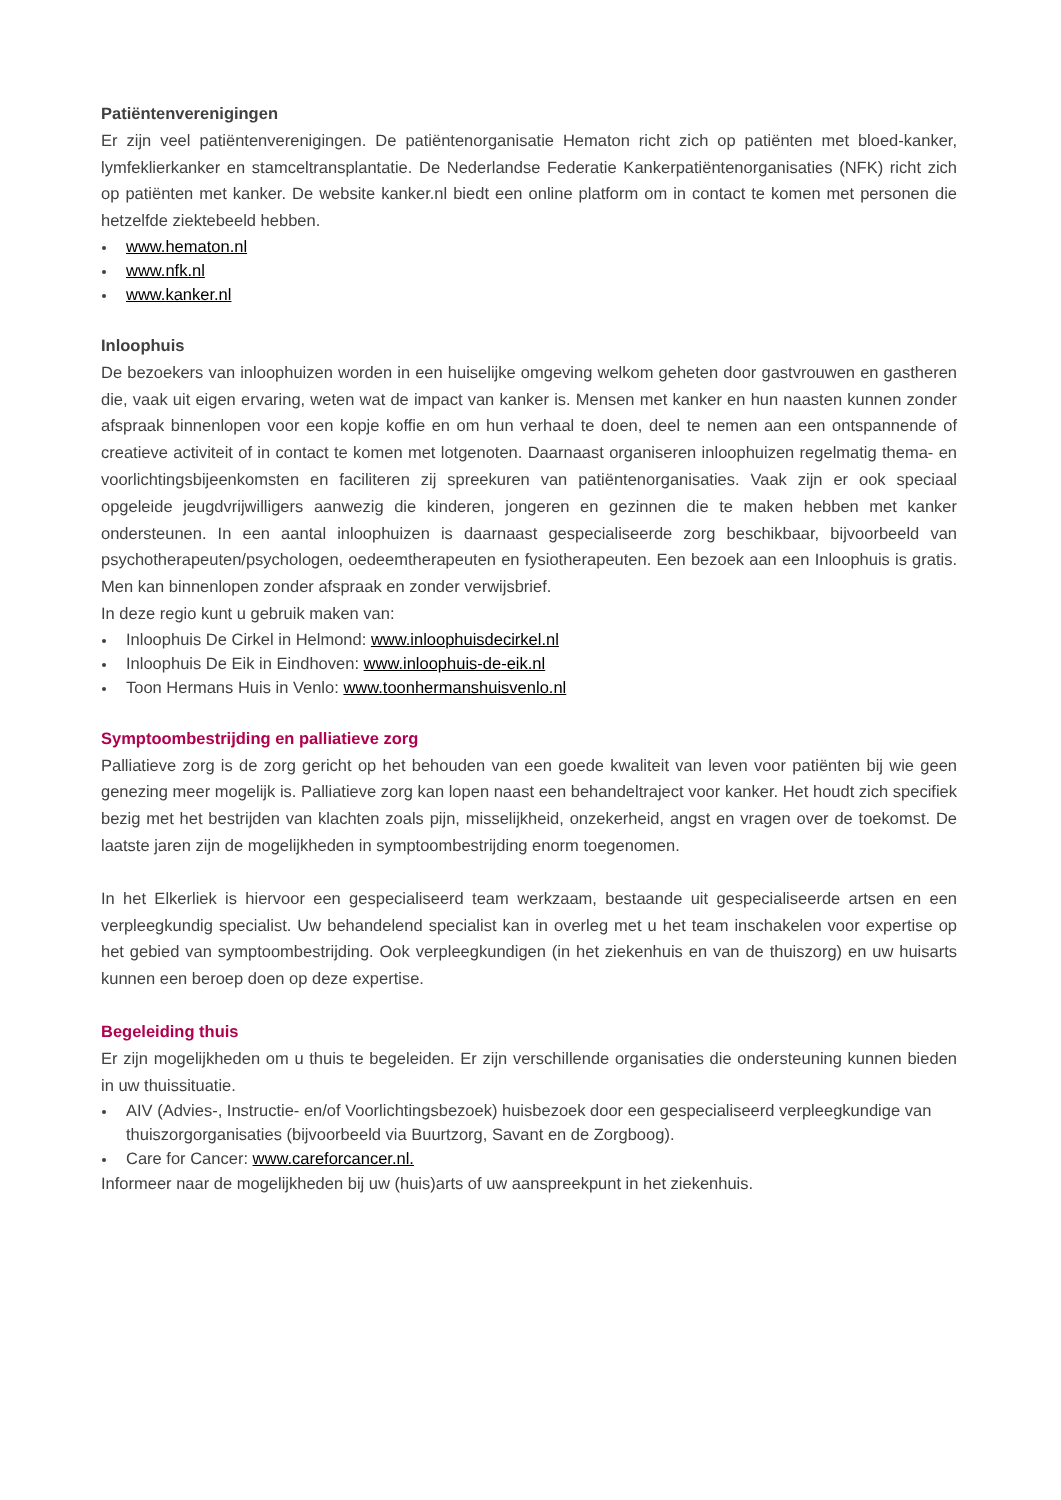Patiëntenverenigingen
Er zijn veel patiëntenverenigingen. De patiëntenorganisatie Hematon richt zich op patiënten met bloed-kanker, lymfeklierkanker en stamceltransplantatie. De Nederlandse Federatie Kankerpatiëntenorganisaties (NFK) richt zich op patiënten met kanker. De website kanker.nl biedt een online platform om in contact te komen met personen die hetzelfde ziektebeeld hebben.
www.hematon.nl
www.nfk.nl
www.kanker.nl
Inloophuis
De bezoekers van inloophuizen worden in een huiselijke omgeving welkom geheten door gastvrouwen en gastheren die, vaak uit eigen ervaring, weten wat de impact van kanker is. Mensen met kanker en hun naasten kunnen zonder afspraak binnenlopen voor een kopje koffie en om hun verhaal te doen, deel te nemen aan een ontspannende of creatieve activiteit of in contact te komen met lotgenoten. Daarnaast organiseren inloophuizen regelmatig thema- en voorlichtingsbijeenkomsten en faciliteren zij spreekuren van patiëntenorganisaties. Vaak zijn er ook speciaal opgeleide jeugdvrijwilligers aanwezig die kinderen, jongeren en gezinnen die te maken hebben met kanker ondersteunen. In een aantal inloophuizen is daarnaast gespecialiseerde zorg beschikbaar, bijvoorbeeld van psychotherapeuten/psychologen, oedeemtherapeuten en fysiotherapeuten. Een bezoek aan een Inloophuis is gratis. Men kan binnenlopen zonder afspraak en zonder verwijsbrief.
In deze regio kunt u gebruik maken van:
Inloophuis De Cirkel in Helmond: www.inloophuisdecirkel.nl
Inloophuis De Eik in Eindhoven: www.inloophuis-de-eik.nl
Toon Hermans Huis in Venlo: www.toonhermanshuisvenlo.nl
Symptoombestrijding en palliatieve zorg
Palliatieve zorg is de zorg gericht op het behouden van een goede kwaliteit van leven voor patiënten bij wie geen genezing meer mogelijk is. Palliatieve zorg kan lopen naast een behandeltraject voor kanker. Het houdt zich specifiek bezig met het bestrijden van klachten zoals pijn, misselijkheid, onzekerheid, angst en vragen over de toekomst. De laatste jaren zijn de mogelijkheden in symptoombestrijding enorm toegenomen.
In het Elkerliek is hiervoor een gespecialiseerd team werkzaam, bestaande uit gespecialiseerde artsen en een verpleegkundig specialist. Uw behandelend specialist kan in overleg met u het team inschakelen voor expertise op het gebied van symptoombestrijding. Ook verpleegkundigen (in het ziekenhuis en van de thuiszorg) en uw huisarts kunnen een beroep doen op deze expertise.
Begeleiding thuis
Er zijn mogelijkheden om u thuis te begeleiden. Er zijn verschillende organisaties die ondersteuning kunnen bieden in uw thuissituatie.
AIV (Advies-, Instructie- en/of Voorlichtingsbezoek) huisbezoek door een gespecialiseerd verpleegkundige van thuiszorgorganisaties (bijvoorbeeld via Buurtzorg, Savant en de Zorgboog).
Care for Cancer: www.careforcancer.nl.
Informeer naar de mogelijkheden bij uw (huis)arts of uw aanspreekpunt in het ziekenhuis.